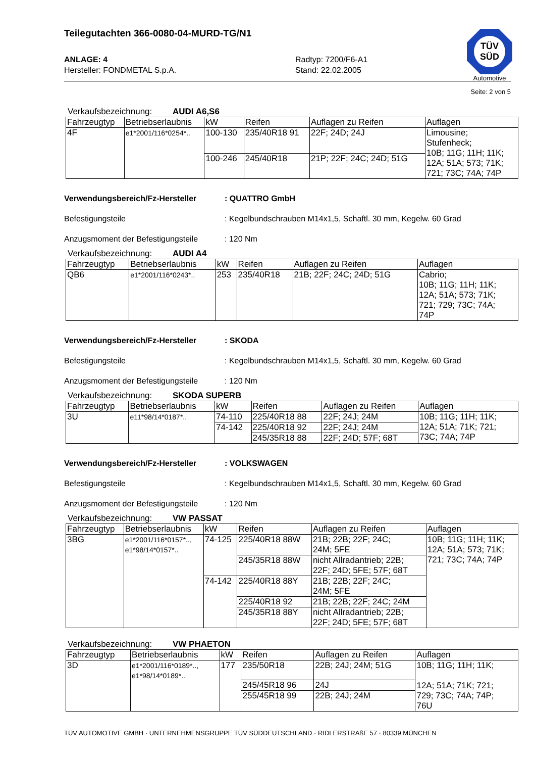TÜV
SÜD
Automotive
Teilegutachten 366-0080-04-MURD-TG/N1
ANLAGE: 4
Hersteller: FONDMETAL S.p.A.
Radtyp: 7200/F6-A1
Stand: 22.02.2005
Seite: 2 von 5
Verkaufsbezeichnung: AUDI A6,S6
| Fahrzeugtyp | Betriebserlaubnis | kW | Reifen | Auflagen zu Reifen | Auflagen |
| --- | --- | --- | --- | --- | --- |
| 4F | e1*2001/116*0254*.. | 100-130 | 235/40R18 91 | 22F; 24D; 24J | Limousine; Stufenheck; 10B; 11G; 11H; 11K; 12A; 51A; 573; 71K; 721; 73C; 74A; 74P |
| | | 100-246 | 245/40R18 | 21P; 22F; 24C; 24D; 51G | |
Verwendungsbereich/Fz-Hersteller : QUATTRO GmbH
Befestigungsteile : Kegelbundschrauben M14x1,5, Schaftl. 30 mm, Kegelw. 60 Grad
Anzugsmoment der Befestigungsteile
: 120 Nm
Verkaufsbezeichnung: AUDI A4
| Fahrzeugtyp | Betriebserlaubnis | kW | Reifen | Auflagen zu Reifen | Auflagen |
| --- | --- | --- | --- | --- | --- |
| QB6 | e1*2001/116*0243*.. | 253 | 235/40R18 | 21B; 22F; 24C; 24D; 51G | Cabrio; 10B; 11G; 11H; 11K; 12A; 51A; 573; 71K; 721; 729; 73C; 74A; 74P |
Verwendungsbereich/Fz-Hersteller : SKODA
Befestigungsteile : Kegelbundschrauben M14x1,5, Schaftl. 30 mm, Kegelw. 60 Grad
Anzugsmoment der Befestigungsteile
: 120 Nm
Verkaufsbezeichnung: SKODA SUPERB
| Fahrzeugtyp | Betriebserlaubnis | kW | Reifen | Auflagen zu Reifen | Auflagen |
| --- | --- | --- | --- | --- | --- |
| 3U | e11*98/14*0187*.. | 74-110 | 225/40R18 88 | 22F; 24J; 24M | 10B; 11G; 11H; 11K; 12A; 51A; 71K; 721; 73C; 74A; 74P |
| | | 74-142 | 225/40R18 92 | 22F; 24J; 24M | |
| | | | 245/35R18 88 | 22F; 24D; 57F; 68T | |
Verwendungsbereich/Fz-Hersteller : VOLKSWAGEN
Befestigungsteile : Kegelbundschrauben M14x1,5, Schaftl. 30 mm, Kegelw. 60 Grad
Anzugsmoment der Befestigungsteile
: 120 Nm
Verkaufsbezeichnung: VW PASSAT
| Fahrzeugtyp | Betriebserlaubnis | kW | Reifen | Auflagen zu Reifen | Auflagen |
| --- | --- | --- | --- | --- | --- |
| 3BG | e1*2001/116*0157*.., e1*98/14*0157*.. | 74-125 | 225/40R18 88W | 21B; 22B; 22F; 24C; 24M; 5FE | 10B; 11G; 11H; 11K; 12A; 51A; 573; 71K; 721; 73C; 74A; 74P |
| | | | 245/35R18 88W | nicht Allradantrieb; 22B; 22F; 24D; 5FE; 57F; 68T | |
| | | 74-142 | 225/40R18 88Y | 21B; 22B; 22F; 24C; 24M; 5FE | |
| | | | 225/40R18 92 | 21B; 22B; 22F; 24C; 24M | |
| | | | 245/35R18 88Y | nicht Allradantrieb; 22B; 22F; 24D; 5FE; 57F; 68T | |
Verkaufsbezeichnung: VW PHAETON
| Fahrzeugtyp | Betriebserlaubnis | kW | Reifen | Auflagen zu Reifen | Auflagen |
| --- | --- | --- | --- | --- | --- |
| 3D | e1*2001/116*0189*.., e1*98/14*0189*.. | 177 | 235/50R18 | 22B; 24J; 24M; 51G | 10B; 11G; 11H; 11K; 12A; 51A; 71K; 721; 729; 73C; 74A; 74P; 76U |
| | | | 245/45R18 96 | 24J | |
| | | | 255/45R18 99 | 22B; 24J; 24M | |
TÜV AUTOMOTIVE GMBH · UNTERNEHMENSGRUPPE TÜV SÜDDEUTSCHLAND · RIDLERSTRAßE 57 · 80339 MÜNCHEN